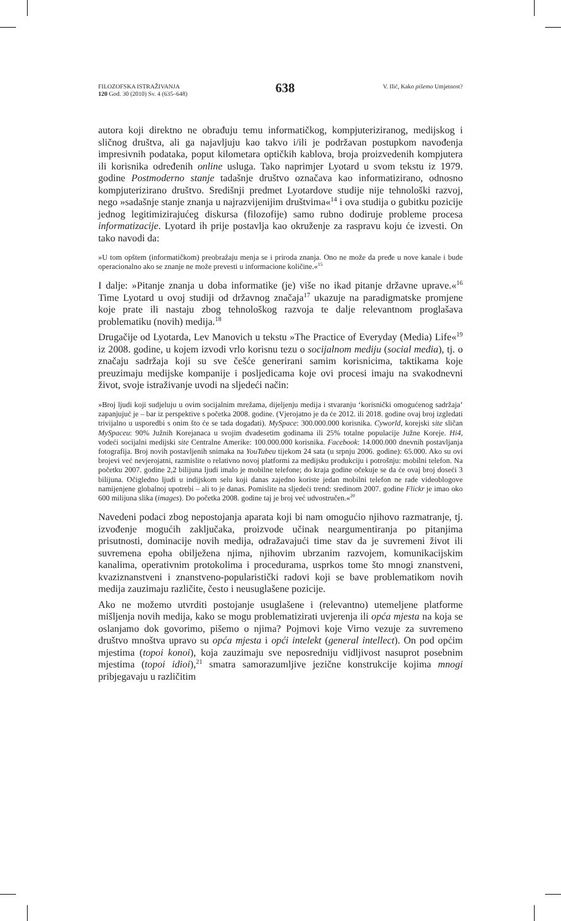FILOZOFSKA ISTRAŽIVANJA
120 God. 30 (2010) Sv. 4 (635–648)
638
V. Ilić, Kako pišemo Umjetnost?
autora koji direktno ne obrađuju temu informatičkog, kompjuteriziranog, medijskog i sličnog društva, ali ga najavljuju kao takvo i/ili je podržavan postupkom navođenja impresivnih podataka, poput kilometara optičkih kablova, broja proizvedenih kompjutera ili korisnika određenih online usluga. Tako naprimjer Lyotard u svom tekstu iz 1979. godine Postmoderno stanje tadašnje društvo označava kao informatizirano, odnosno kompjuterizirano društvo. Središnji predmet Lyotardove studije nije tehnološki razvoj, nego »sadašnje stanje znanja u najrazvijenijim društvima«<sup>14</sup> i ova studija o gubitku pozicije jednog legitimizirajućeg diskursa (filozofije) samo rubno dodiruje probleme procesa informatizacije. Lyotard ih prije postavlja kao okruženje za raspravu koju će izvesti. On tako navodi da:
»U tom opštem (informatičkom) preobražaju menja se i priroda znanja. Ono ne može da pređe u nove kanale i bude operacionalno ako se znanje ne može prevesti u informacione količine.«<sup>15</sup>
I dalje: »Pitanje znanja u doba informatike (je) više no ikad pitanje državne uprave.«<sup>16</sup> Time Lyotard u ovoj studiji od državnog značaja<sup>17</sup> ukazuje na paradigmatske promjene koje prate ili nastaju zbog tehnološkog razvoja te dalje relevantnom proglašava problematiku (novih) medija.<sup>18</sup>
Drugačije od Lyotarda, Lev Manovich u tekstu »The Practice of Everyday (Media) Life«<sup>19</sup> iz 2008. godine, u kojem izvodi vrlo korisnu tezu o socijalnom mediju (social media), tj. o značaju sadržaja koji su sve češće generirani samim korisnicima, taktikama koje preuzimaju medijske kompanije i posljedicama koje ovi procesi imaju na svakodnevni život, svoje istraživanje uvodi na sljedeći način:
»Broj ljudi koji sudjeluju u ovim socijalnim mrežama, dijeljenju medija i stvaranju ‘korisnički omogućenog sadržaja’ zapanjujuć je – bar iz perspektive s početka 2008. godine. (Vjerojatno je da će 2012. ili 2018. godine ovaj broj izgledati trivijalno u usporedbi s onim što će se tada događati). MySpace: 300.000.000 korisnika. Cyworld, korejski site sličan MySpaceu: 90% Južnih Korejanaca u svojim dvadesetim godinama ili 25% totalne populacije Južne Koreje. Hi4, vodeći socijalni medijski site Centralne Amerike: 100.000.000 korisnika. Facebook: 14.000.000 dnevnih postavljanja fotografija. Broj novih postavljenih snimaka na YouTubeu tijekom 24 sata (u srpnju 2006. godine): 65.000. Ako su ovi brojevi već nevjerojatni, razmislite o relativno novoj platformi za medijsku produkciju i potrošnju: mobilni telefon. Na početku 2007. godine 2,2 bilijuna ljudi imalo je mobilne telefone; do kraja godine očekuje se da će ovaj broj doseći 3 bilijuna. Očigledno ljudi u indijskom selu koji danas zajedno koriste jedan mobilni telefon ne rade videoblogove namijenjene globalnoj upotrebi – ali to je danas. Pomislite na sljedeći trend: sredinom 2007. godine Flickr je imao oko 600 milijuna slika (images). Do početka 2008. godine taj je broj već udvostručen.«<sup>20</sup>
Navedeni podaci zbog nepostojanja aparata koji bi nam omogućio njihovo razmatranje, tj. izvođenje mogućih zaključaka, proizvode učinak neargumentiranja po pitanjima prisutnosti, dominacije novih medija, odražavajući time stav da je suvremeni život ili suvremena epoha obilježena njima, njihovim ubrzanim razvojem, komunikacijskim kanalima, operativnim protokolima i procedurama, usprkos tome što mnogi znanstveni, kvaziznanstveni i znanstveno-popularistički radovi koji se bave problematikom novih medija zauzimaju različite, često i neusuglašene pozicije.
Ako ne možemo utvrditi postojanje usuglašene i (relevantno) utemeljene platforme mišljenja novih medija, kako se mogu problematizirati uvjerenja ili opća mjesta na koja se oslanjamo dok govorimo, pišemo o njima? Pojmovi koje Virno vezuje za suvremeno društvo mnoštva upravo su opća mjesta i opći intelekt (general intellect). On pod općim mjestima (topoi konoi), koja zauzimaju sve neposredniju vidljivost nasuprot posebnim mjestima (topoi idioi),<sup>21</sup> smatra samorazumljive jezične konstrukcije kojima mnogi pribjegavaju u različitim